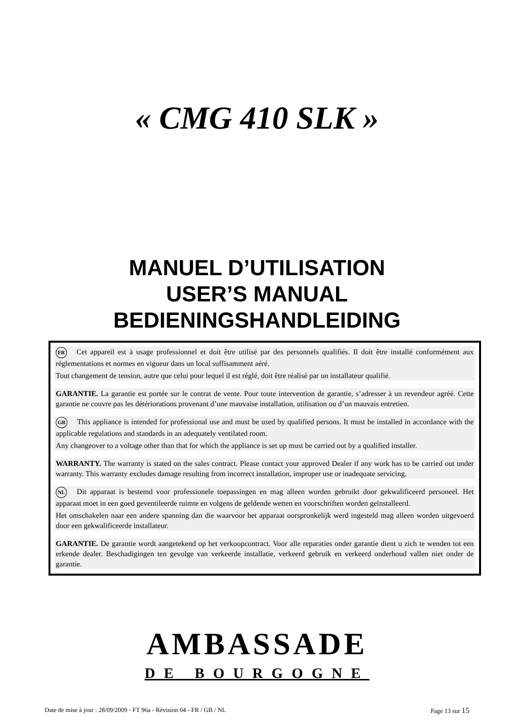« CMG 410 SLK »
MANUEL D’UTILISATION
USER’S MANUAL
BEDIENINGSHANDLEIDING
FR Cet appareil est à usage professionnel et doit être utilisé par des personnels qualifiés. Il doit être installé conformément aux réglementations et normes en vigueur dans un local suffisamment aéré.
Tout changement de tension, autre que celui pour lequel il est réglé, doit être réalisé par un installateur qualifié.
GARANTIE. La garantie est portée sur le contrat de vente. Pour toute intervention de garantie, s’adresser à un revendeur agréé. Cette garantie ne couvre pas les détériorations provenant d’une mauvaise installation, utilisation ou d’un mauvais entretien.
GB This appliance is intended for professional use and must be used by qualified persons. It must be installed in accordance with the applicable regulations and standards in an adequately ventilated room.
Any changeover to a voltage other than that for which the appliance is set up must be carried out by a qualified installer.
WARRANTY. The warranty is stated on the sales contract. Please contact your approved Dealer if any work has to be carried out under warranty. This warranty excludes damage resulting from incorrect installation, improper use or inadequate servicing.
NL Dit apparaat is bestemd voor professionele toepassingen en mag alleen worden gebruikt door gekwalificeerd personeel. Het apparaat moet in een goed geventileerde ruimte en volgens de geldende wetten en voorschriften worden geïnstalleerd.
Het omschakelen naar een andere spanning dan die waarvoor het apparaat oorspronkelijk werd ingesteld mag alleen worden uitgevoerd door een gekwalificeerde installateur.
GARANTIE. De garantie wordt aangetekend op het verkoopcontract. Voor alle reparaties onder garantie dient u zich te wenden tot een erkende dealer. Beschadigingen ten gevolge van verkeerde installatie, verkeerd gebruik en verkeerd onderhoud vallen niet onder de garantie.
AMBASSADE
DE BOURGOGNE
Date de mise à jour : 28/09/2009 - FT 96a - Révision 04 - FR / GB / NL Page 13 sur 15